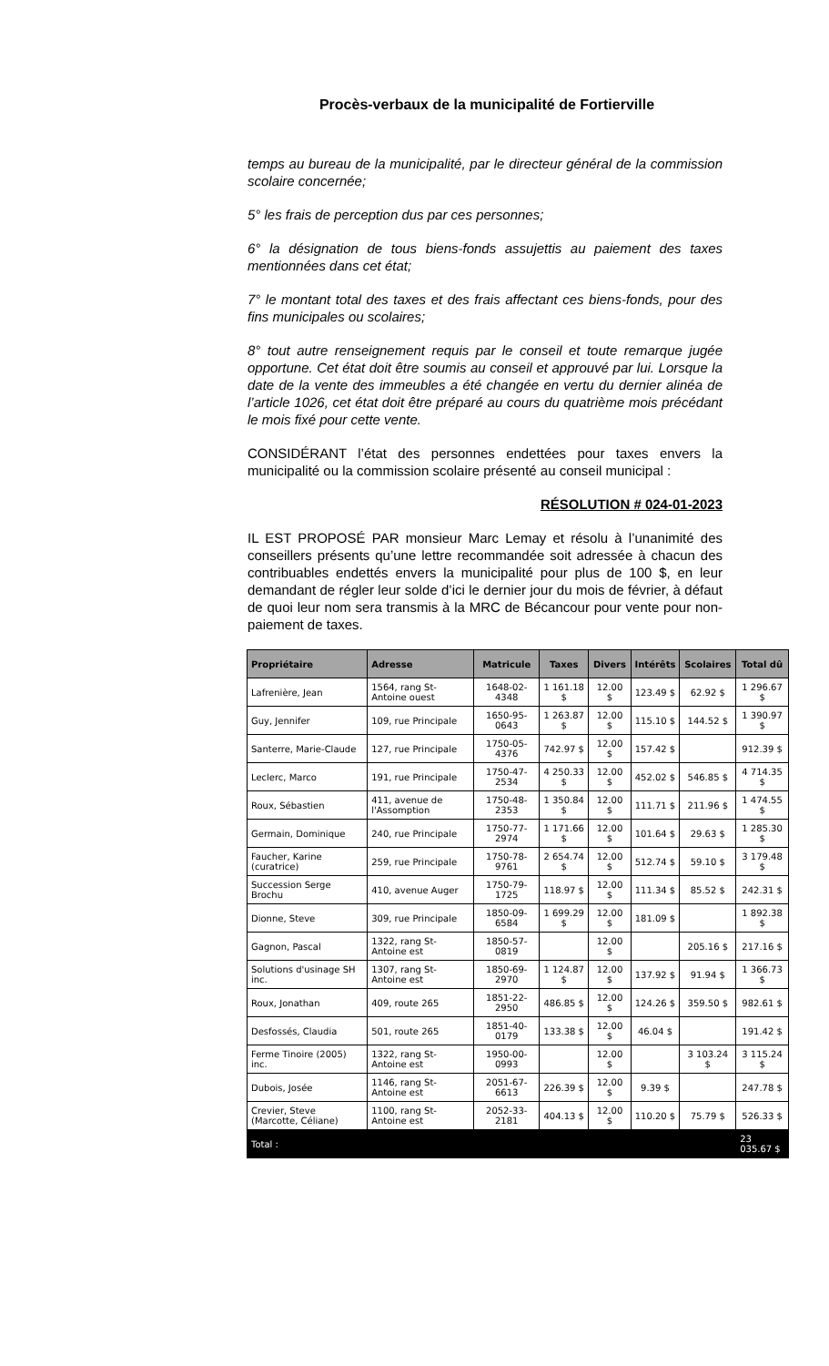Procès-verbaux de la municipalité de Fortierville
temps au bureau de la municipalité, par le directeur général de la commission scolaire concernée;
5° les frais de perception dus par ces personnes;
6° la désignation de tous biens-fonds assujettis au paiement des taxes mentionnées dans cet état;
7° le montant total des taxes et des frais affectant ces biens-fonds, pour des fins municipales ou scolaires;
8° tout autre renseignement requis par le conseil et toute remarque jugée opportune. Cet état doit être soumis au conseil et approuvé par lui. Lorsque la date de la vente des immeubles a été changée en vertu du dernier alinéa de l’article 1026, cet état doit être préparé au cours du quatrième mois précédant le mois fixé pour cette vente.
CONSIDÉRANT l’état des personnes endettées pour taxes envers la municipalité ou la commission scolaire présenté au conseil municipal :
RÉSOLUTION # 024-01-2023
IL EST PROPOSÉ PAR monsieur Marc Lemay et résolu à l’unanimité des conseillers présents qu’une lettre recommandée soit adressée à chacun des contribuables endettés envers la municipalité pour plus de 100 $, en leur demandant de régler leur solde d’ici le dernier jour du mois de février, à défaut de quoi leur nom sera transmis à la MRC de Bécancour pour vente pour non-paiement de taxes.
| Propriétaire | Adresse | Matricule | Taxes | Divers | Intérêts | Scolaires | Total dû |
| --- | --- | --- | --- | --- | --- | --- | --- |
| Lafrenière, Jean | 1564, rang St-Antoine ouest | 1648-02-4348 | 1 161.18 $ | 12.00 $ | 123.49 $ | 62.92 $ | 1 296.67 $ |
| Guy, Jennifer | 109, rue Principale | 1650-95-0643 | 1 263.87 $ | 12.00 $ | 115.10 $ | 144.52 $ | 1 390.97 $ |
| Santerre, Marie-Claude | 127, rue Principale | 1750-05-4376 | 742.97 $ | 12.00 $ | 157.42 $ | | 912.39 $ |
| Leclerc, Marco | 191, rue Principale | 1750-47-2534 | 4 250.33 $ | 12.00 $ | 452.02 $ | 546.85 $ | 4 714.35 $ |
| Roux, Sébastien | 411, avenue de l'Assomption | 1750-48-2353 | 1 350.84 $ | 12.00 $ | 111.71 $ | 211.96 $ | 1 474.55 $ |
| Germain, Dominique | 240, rue Principale | 1750-77-2974 | 1 171.66 $ | 12.00 $ | 101.64 $ | 29.63 $ | 1 285.30 $ |
| Faucher, Karine (curatrice) | 259, rue Principale | 1750-78-9761 | 2 654.74 $ | 12.00 $ | 512.74 $ | 59.10 $ | 3 179.48 $ |
| Succession Serge Brochu | 410, avenue Auger | 1750-79-1725 | 118.97 $ | 12.00 $ | 111.34 $ | 85.52 $ | 242.31 $ |
| Dionne, Steve | 309, rue Principale | 1850-09-6584 | 1 699.29 $ | 12.00 $ | 181.09 $ | | 1 892.38 $ |
| Gagnon, Pascal | 1322, rang St-Antoine est | 1850-57-0819 | | 12.00 $ | | 205.16 $ | 217.16 $ |
| Solutions d'usinage SH inc. | 1307, rang St-Antoine est | 1850-69-2970 | 1 124.87 $ | 12.00 $ | 137.92 $ | 91.94 $ | 1 366.73 $ |
| Roux, Jonathan | 409, route 265 | 1851-22-2950 | 486.85 $ | 12.00 $ | 124.26 $ | 359.50 $ | 982.61 $ |
| Desfossés, Claudia | 501, route 265 | 1851-40-0179 | 133.38 $ | 12.00 $ | 46.04 $ | | 191.42 $ |
| Ferme Tinoire (2005) inc. | 1322, rang St-Antoine est | 1950-00-0993 | | 12.00 $ | | 3 103.24 $ | 3 115.24 $ |
| Dubois, Josée | 1146, rang St-Antoine est | 2051-67-6613 | 226.39 $ | 12.00 $ | 9.39 $ | | 247.78 $ |
| Crevier, Steve (Marcotte, Céliane) | 1100, rang St-Antoine est | 2052-33-2181 | 404.13 $ | 12.00 $ | 110.20 $ | 75.79 $ | 526.33 $ |
| Total : | | | | | | | 23 035.67 $ |